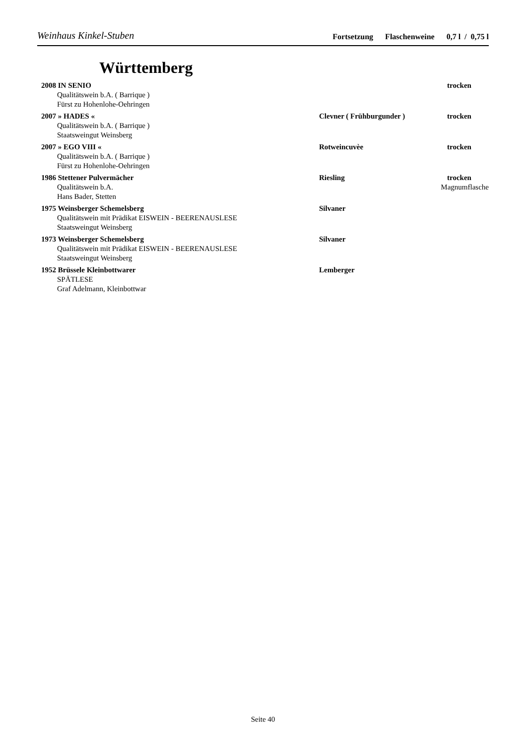Weinhaus Kinkel-Stuben
Fortsetzung Flaschenweine 0,7 l / 0,75 l
Württemberg
2008 IN SENIO trocken
Qualitätswein b.A. ( Barrique )
Fürst zu Hohenlohe-Oehringen
2007 » HADES « Clevner ( Frühburgunder ) trocken
Qualitätswein b.A. ( Barrique )
Staatsweingut Weinsberg
2007 » EGO VIII « Rotweincuvèe trocken
Qualitätswein b.A. ( Barrique )
Fürst zu Hohenlohe-Oehringen
1986 Stettener Pulvermächer Riesling trocken
Qualitätswein b.A. Magnumflasche
Hans Bader, Stetten
1975 Weinsberger Schemelsberg Silvaner
Qualitätswein mit Prädikat EISWEIN - BEERENAUSLESE
Staatsweingut Weinsberg
1973 Weinsberger Schemelsberg Silvaner
Qualitätswein mit Prädikat EISWEIN - BEERENAUSLESE
Staatsweingut Weinsberg
1952 Brüssele Kleinbottwarer Lemberger
SPÄTLESE
Graf Adelmann, Kleinbottwar
Seite 40